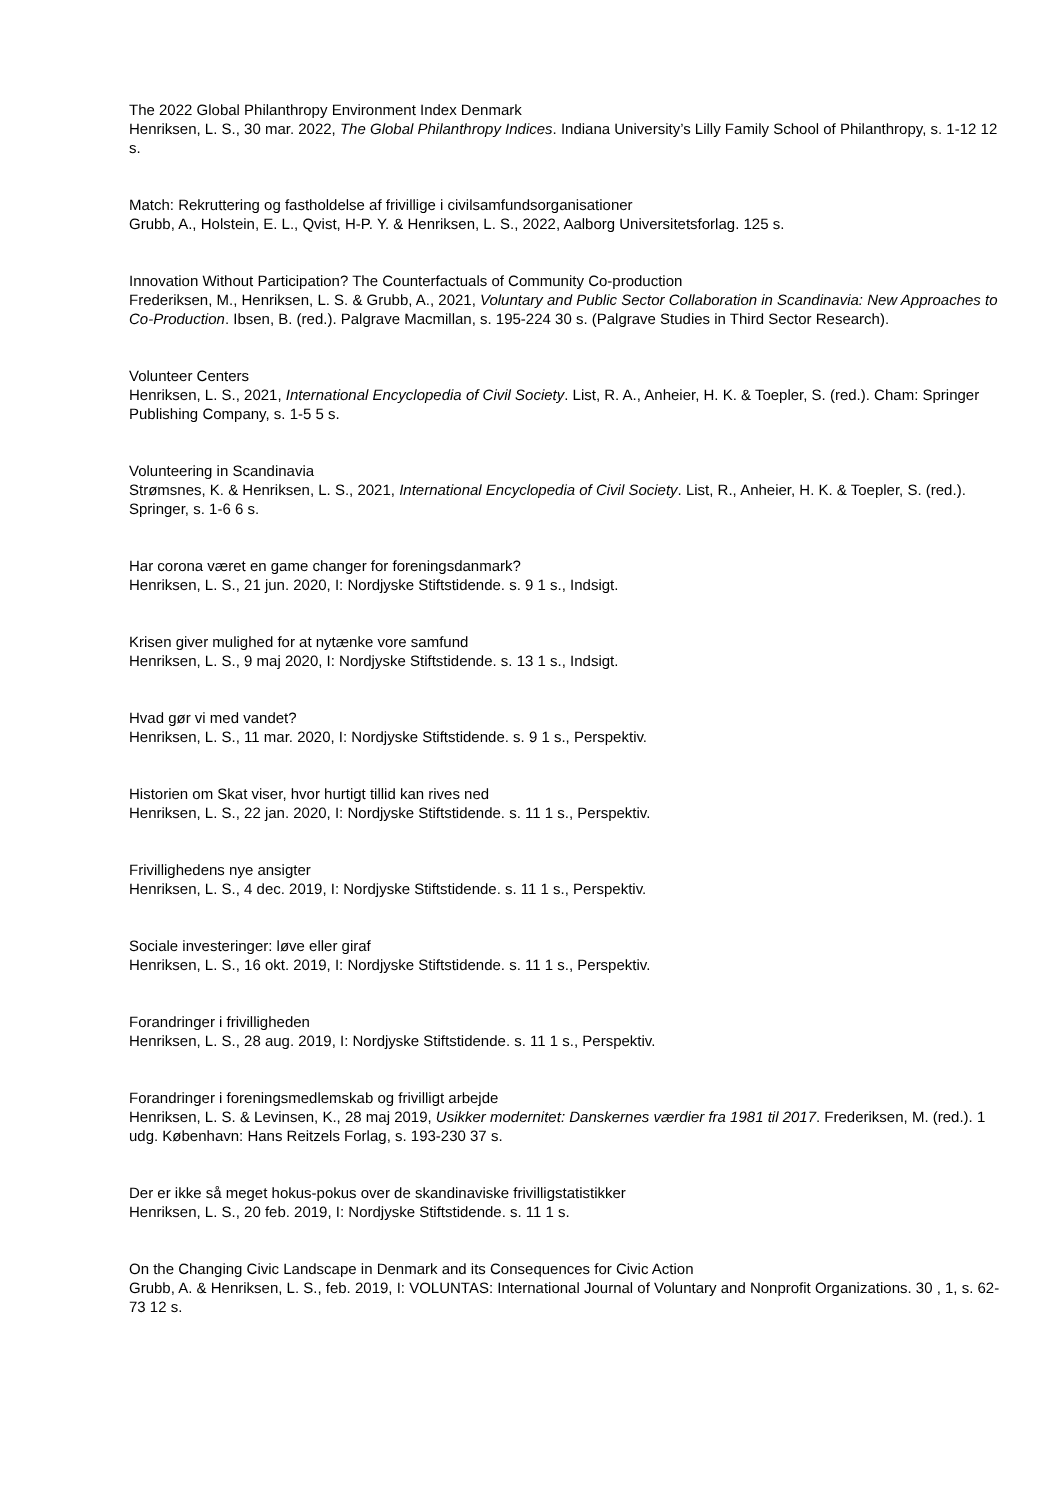The 2022 Global Philanthropy Environment Index Denmark
Henriksen, L. S., 30 mar. 2022, The Global Philanthropy Indices. Indiana University’s Lilly Family School of Philanthropy, s. 1-12 12 s.
Match: Rekruttering og fastholdelse af frivillige i civilsamfundsorganisationer
Grubb, A., Holstein, E. L., Qvist, H-P. Y. & Henriksen, L. S., 2022, Aalborg Universitetsforlag. 125 s.
Innovation Without Participation? The Counterfactuals of Community Co-production
Frederiksen, M., Henriksen, L. S. & Grubb, A., 2021, Voluntary and Public Sector Collaboration in Scandinavia: New Approaches to Co-Production. Ibsen, B. (red.). Palgrave Macmillan, s. 195-224 30 s. (Palgrave Studies in Third Sector Research).
Volunteer Centers
Henriksen, L. S., 2021, International Encyclopedia of Civil Society. List, R. A., Anheier, H. K. & Toepler, S. (red.). Cham: Springer Publishing Company, s. 1-5 5 s.
Volunteering in Scandinavia
Strømsnes, K. & Henriksen, L. S., 2021, International Encyclopedia of Civil Society. List, R., Anheier, H. K. & Toepler, S. (red.). Springer, s. 1-6 6 s.
Har corona været en game changer for foreningsdanmark?
Henriksen, L. S., 21 jun. 2020, I: Nordjyske Stiftstidende. s. 9 1 s., Indsigt.
Krisen giver mulighed for at nytænke vore samfund
Henriksen, L. S., 9 maj 2020, I: Nordjyske Stiftstidende. s. 13 1 s., Indsigt.
Hvad gør vi med vandet?
Henriksen, L. S., 11 mar. 2020, I: Nordjyske Stiftstidende. s. 9 1 s., Perspektiv.
Historien om Skat viser, hvor hurtigt tillid kan rives ned
Henriksen, L. S., 22 jan. 2020, I: Nordjyske Stiftstidende. s. 11 1 s., Perspektiv.
Frivillighedens nye ansigter
Henriksen, L. S., 4 dec. 2019, I: Nordjyske Stiftstidende. s. 11 1 s., Perspektiv.
Sociale investeringer: løve eller giraf
Henriksen, L. S., 16 okt. 2019, I: Nordjyske Stiftstidende. s. 11 1 s., Perspektiv.
Forandringer i frivilligheden
Henriksen, L. S., 28 aug. 2019, I: Nordjyske Stiftstidende. s. 11 1 s., Perspektiv.
Forandringer i foreningsmedlemskab og frivilligt arbejde
Henriksen, L. S. & Levinsen, K., 28 maj 2019, Usikker modernitet: Danskernes værdier fra 1981 til 2017. Frederiksen, M. (red.). 1 udg. København: Hans Reitzels Forlag, s. 193-230 37 s.
Der er ikke så meget hokus-pokus over de skandinaviske frivilligstatistikker
Henriksen, L. S., 20 feb. 2019, I: Nordjyske Stiftstidende. s. 11 1 s.
On the Changing Civic Landscape in Denmark and its Consequences for Civic Action
Grubb, A. & Henriksen, L. S., feb. 2019, I: VOLUNTAS: International Journal of Voluntary and Nonprofit Organizations. 30 , 1, s. 62-73 12 s.